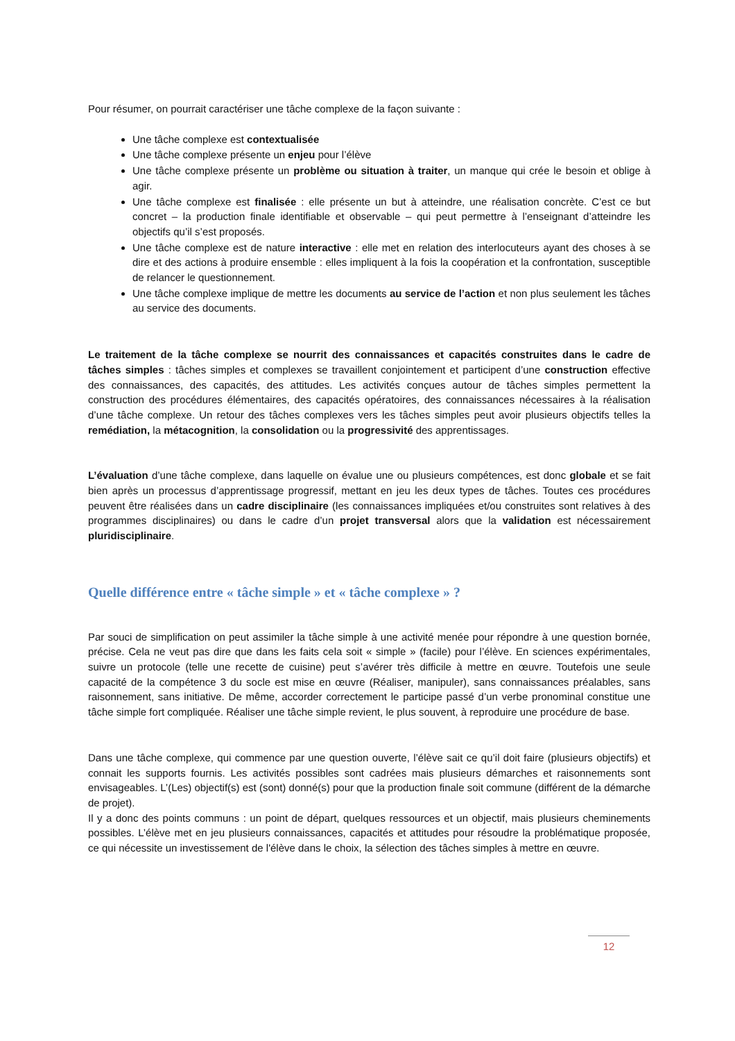Pour résumer, on pourrait caractériser une tâche complexe de la façon suivante :
Une tâche complexe est contextualisée
Une tâche complexe présente un enjeu pour l’élève
Une tâche complexe présente un problème ou situation à traiter, un manque qui crée le besoin et oblige à agir.
Une tâche complexe est finalisée : elle présente un but à atteindre, une réalisation concrète. C’est ce but concret – la production finale identifiable et observable – qui peut permettre à l’enseignant d’atteindre les objectifs qu’il s’est proposés.
Une tâche complexe est de nature interactive : elle met en relation des interlocuteurs ayant des choses à se dire et des actions à produire ensemble : elles impliquent à la fois la coopération et la confrontation, susceptible de relancer le questionnement.
Une tâche complexe implique de mettre les documents au service de l’action et non plus seulement les tâches au service des documents.
Le traitement de la tâche complexe se nourrit des connaissances et capacités construites dans le cadre de tâches simples : tâches simples et complexes se travaillent conjointement et participent d’une construction effective des connaissances, des capacités, des attitudes. Les activités conçues autour de tâches simples permettent la construction des procédures élémentaires, des capacités opératoires, des connaissances nécessaires à la réalisation d’une tâche complexe. Un retour des tâches complexes vers les tâches simples peut avoir plusieurs objectifs telles la remédiation, la métacognition, la consolidation ou la progressivité des apprentissages.
L’évaluation d’une tâche complexe, dans laquelle on évalue une ou plusieurs compétences, est donc globale et se fait bien après un processus d’apprentissage progressif, mettant en jeu les deux types de tâches. Toutes ces procédures peuvent être réalisées dans un cadre disciplinaire (les connaissances impliquées et/ou construites sont relatives à des programmes disciplinaires) ou dans le cadre d’un projet transversal alors que la validation est nécessairement pluridisciplinaire.
Quelle différence entre « tâche simple » et « tâche complexe » ?
Par souci de simplification on peut assimiler la tâche simple à une activité menée pour répondre à une question bornée, précise. Cela ne veut pas dire que dans les faits cela soit « simple » (facile) pour l’élève. En sciences expérimentales, suivre un protocole (telle une recette de cuisine) peut s’avérer très difficile à mettre en œuvre. Toutefois une seule capacité de la compétence 3 du socle est mise en œuvre (Réaliser, manipuler), sans connaissances préalables, sans raisonnement, sans initiative. De même, accorder correctement le participe passé d’un verbe pronominal constitue une tâche simple fort compliquée. Réaliser une tâche simple revient, le plus souvent, à reproduire une procédure de base.
Dans une tâche complexe, qui commence par une question ouverte, l’élève sait ce qu’il doit faire (plusieurs objectifs) et connait les supports fournis. Les activités possibles sont cadrées mais plusieurs démarches et raisonnements sont envisageables. L’(Les) objectif(s) est (sont) donné(s) pour que la production finale soit commune (différent de la démarche de projet).
Il y a donc des points communs : un point de départ, quelques ressources et un objectif, mais plusieurs cheminements possibles. L’élève met en jeu plusieurs connaissances, capacités et attitudes pour résoudre la problématique proposée, ce qui nécessite un investissement de l'élève dans le choix, la sélection des tâches simples à mettre en œuvre.
12